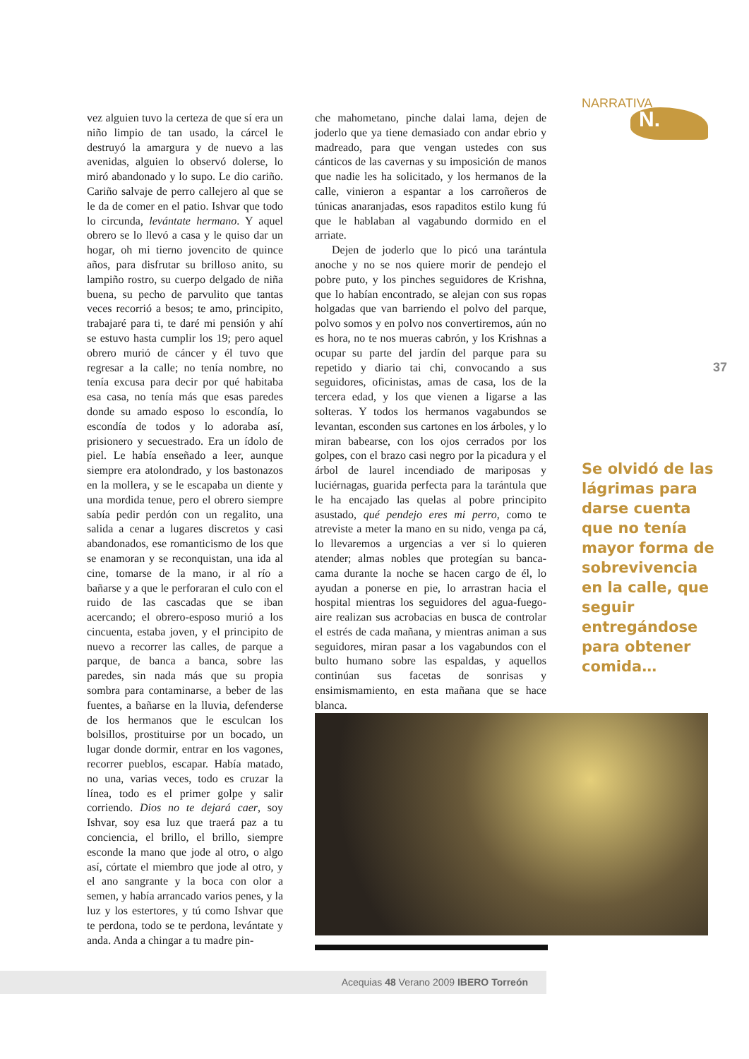NARRATIVA
N.
vez alguien tuvo la certeza de que sí era un niño limpio de tan usado, la cárcel le destruyó la amargura y de nuevo a las avenidas, alguien lo observó dolerse, lo miró abandonado y lo supo. Le dio cariño. Cariño salvaje de perro callejero al que se le da de comer en el patio. Ishvar que todo lo circunda, levántate hermano. Y aquel obrero se lo llevó a casa y le quiso dar un hogar, oh mi tierno jovencito de quince años, para disfrutar su brilloso anito, su lampiño rostro, su cuerpo delgado de niña buena, su pecho de parvulito que tantas veces recorrió a besos; te amo, principito, trabajaré para ti, te daré mi pensión y ahí se estuvo hasta cumplir los 19; pero aquel obrero murió de cáncer y él tuvo que regresar a la calle; no tenía nombre, no tenía excusa para decir por qué habitaba esa casa, no tenía más que esas paredes donde su amado esposo lo escondía, lo escondía de todos y lo adoraba así, prisionero y secuestrado. Era un ídolo de piel. Le había enseñado a leer, aunque siempre era atolondrado, y los bastonazos en la mollera, y se le escapaba un diente y una mordida tenue, pero el obrero siempre sabía pedir perdón con un regalito, una salida a cenar a lugares discretos y casi abandonados, ese romanticismo de los que se enamoran y se reconquistan, una ida al cine, tomarse de la mano, ir al río a bañarse y a que le perforaran el culo con el ruido de las cascadas que se iban acercando; el obrero-esposo murió a los cincuenta, estaba joven, y el principito de nuevo a recorrer las calles, de parque a parque, de banca a banca, sobre las paredes, sin nada más que su propia sombra para contaminarse, a beber de las fuentes, a bañarse en la lluvia, defenderse de los hermanos que le esculcan los bolsillos, prostituirse por un bocado, un lugar donde dormir, entrar en los vagones, recorrer pueblos, escapar. Había matado, no una, varias veces, todo es cruzar la línea, todo es el primer golpe y salir corriendo. Dios no te dejará caer, soy Ishvar, soy esa luz que traerá paz a tu conciencia, el brillo, el brillo, siempre esconde la mano que jode al otro, o algo así, córtate el miembro que jode al otro, y el ano sangrante y la boca con olor a semen, y había arrancado varios penes, y la luz y los estertores, y tú como Ishvar que te perdona, todo se te perdona, levántate y anda. Anda a chingar a tu madre pin-
che mahometano, pinche dalai lama, dejen de joderlo que ya tiene demasiado con andar ebrio y madreado, para que vengan ustedes con sus cánticos de las cavernas y su imposición de manos que nadie les ha solicitado, y los hermanos de la calle, vinieron a espantar a los carroñeros de túnicas anaranjadas, esos rapaditos estilo kung fú que le hablaban al vagabundo dormido en el arriate.
Dejen de joderlo que lo picó una tarántula anoche y no se nos quiere morir de pendejo el pobre puto, y los pinches seguidores de Krishna, que lo habían encontrado, se alejan con sus ropas holgadas que van barriendo el polvo del parque, polvo somos y en polvo nos convertiremos, aún no es hora, no te nos mueras cabrón, y los Krishnas a ocupar su parte del jardín del parque para su repetido y diario tai chi, convocando a sus seguidores, oficinistas, amas de casa, los de la tercera edad, y los que vienen a ligarse a las solteras. Y todos los hermanos vagabundos se levantan, esconden sus cartones en los árboles, y lo miran babearse, con los ojos cerrados por los golpes, con el brazo casi negro por la picadura y el árbol de laurel incendiado de mariposas y luciérnagas, guarida perfecta para la tarántula que le ha encajado las quelas al pobre principito asustado, qué pendejo eres mi perro, como te atreviste a meter la mano en su nido, venga pa cá, lo llevaremos a urgencias a ver si lo quieren atender; almas nobles que protegían su banca-cama durante la noche se hacen cargo de él, lo ayudan a ponerse en pie, lo arrastran hacia el hospital mientras los seguidores del agua-fuego-aire realizan sus acrobacias en busca de controlar el estrés de cada mañana, y mientras animan a sus seguidores, miran pasar a los vagabundos con el bulto humano sobre las espaldas, y aquellos continúan sus facetas de sonrisas y ensimismamiento, en esta mañana que se hace blanca.
37
Se olvidó de las lágrimas para darse cuenta que no tenía mayor forma de sobrevivencia en la calle, que seguir entregándose para obtener comida…
Acequias 48 Verano 2009 IBERO Torreón